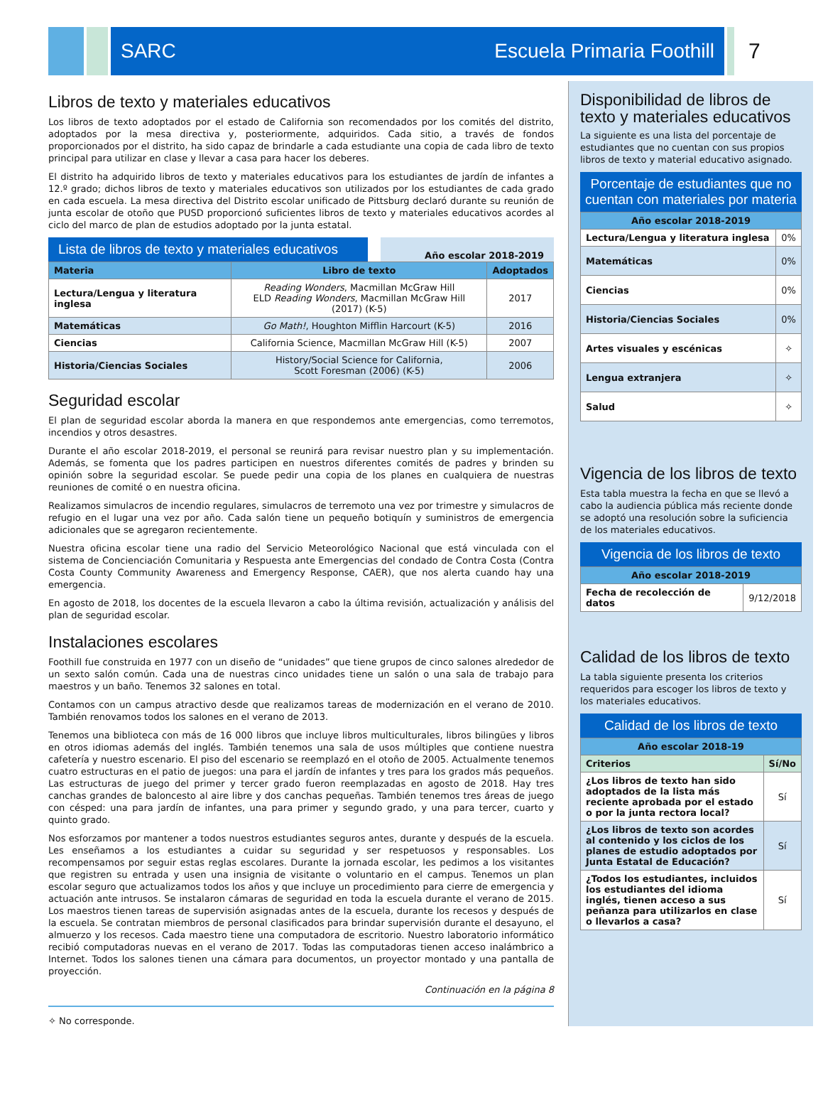SARC Escuela Primaria Foothill 7
Libros de texto y materiales educativos
Los libros de texto adoptados por el estado de California son recomendados por los comités del distrito, adoptados por la mesa directiva y, posteriormente, adquiridos. Cada sitio, a través de fondos proporcionados por el distrito, ha sido capaz de brindarle a cada estudiante una copia de cada libro de texto principal para utilizar en clase y llevar a casa para hacer los deberes.
El distrito ha adquirido libros de texto y materiales educativos para los estudiantes de jardín de infantes a 12.º grado; dichos libros de texto y materiales educativos son utilizados por los estudiantes de cada grado en cada escuela. La mesa directiva del Distrito escolar unificado de Pittsburg declaró durante su reunión de junta escolar de otoño que PUSD proporcionó suficientes libros de texto y materiales educativos acordes al ciclo del marco de plan de estudios adoptado por la junta estatal.
Lista de libros de texto y materiales educativos
Año escolar 2018-2019
| Materia | Libro de texto | Adoptados |
| --- | --- | --- |
| Lectura/Lengua y literatura inglesa | Reading Wonders , Macmillan McGraw Hill ELD Reading Wonders , Macmillan McGraw Hill (2017) (K-5) | 2017 |
| Matemáticas | Go Math! , Houghton Mifflin Harcourt (K-5) | 2016 |
| Ciencias | California Science, Macmillan McGraw Hill (K-5) | 2007 |
| Historia/Ciencias Sociales | History/Social Science for California, Scott Foresman (2006) (K-5) | 2006 |
Seguridad escolar
El plan de seguridad escolar aborda la manera en que respondemos ante emergencias, como terremotos, incendios y otros desastres.
Durante el año escolar 2018-2019, el personal se reunirá para revisar nuestro plan y su implementación. Además, se fomenta que los padres participen en nuestros diferentes comités de padres y brinden su opinión sobre la seguridad escolar. Se puede pedir una copia de los planes en cualquiera de nuestras reuniones de comité o en nuestra oficina.
Realizamos simulacros de incendio regulares, simulacros de terremoto una vez por trimestre y simulacros de refugio en el lugar una vez por año. Cada salón tiene un pequeño botiquín y suministros de emergencia adicionales que se agregaron recientemente.
Nuestra oficina escolar tiene una radio del Servicio Meteorológico Nacional que está vinculada con el sistema de Concienciación Comunitaria y Respuesta ante Emergencias del condado de Contra Costa (Contra Costa County Community Awareness and Emergency Response, CAER), que nos alerta cuando hay una emergencia.
En agosto de 2018, los docentes de la escuela llevaron a cabo la última revisión, actualización y análisis del plan de seguridad escolar.
Instalaciones escolares
Foothill fue construida en 1977 con un diseño de “unidades” que tiene grupos de cinco salones alrededor de un sexto salón común. Cada una de nuestras cinco unidades tiene un salón o una sala de trabajo para maestros y un baño. Tenemos 32 salones en total.
Contamos con un campus atractivo desde que realizamos tareas de modernización en el verano de 2010. También renovamos todos los salones en el verano de 2013.
Tenemos una biblioteca con más de 16 000 libros que incluye libros multiculturales, libros bilingües y libros en otros idiomas además del inglés. También tenemos una sala de usos múltiples que contiene nuestra cafetería y nuestro escenario. El piso del escenario se reemplazó en el otoño de 2005. Actualmente tenemos cuatro estructuras en el patio de juegos: una para el jardín de infantes y tres para los grados más pequeños. Las estructuras de juego del primer y tercer grado fueron reemplazadas en agosto de 2018. Hay tres canchas grandes de baloncesto al aire libre y dos canchas pequeñas. También tenemos tres áreas de juego con césped: una para jardín de infantes, una para primer y segundo grado, y una para tercer, cuarto y quinto grado.
Nos esforzamos por mantener a todos nuestros estudiantes seguros antes, durante y después de la escuela. Les enseñamos a los estudiantes a cuidar su seguridad y ser respetuosos y responsables. Los recompensamos por seguir estas reglas escolares. Durante la jornada escolar, les pedimos a los visitantes que registren su entrada y usen una insignia de visitante o voluntario en el campus. Tenemos un plan escolar seguro que actualizamos todos los años y que incluye un procedimiento para cierre de emergencia y actuación ante intrusos. Se instalaron cámaras de seguridad en toda la escuela durante el verano de 2015. Los maestros tienen tareas de supervisión asignadas antes de la escuela, durante los recesos y después de la escuela. Se contratan miembros de personal clasificados para brindar supervisión durante el desayuno, el almuerzo y los recesos. Cada maestro tiene una computadora de escritorio. Nuestro laboratorio informático recibió computadoras nuevas en el verano de 2017. Todas las computadoras tienen acceso inalámbrico a Internet. Todos los salones tienen una cámara para documentos, un proyector montado y una pantalla de proyección.
Continuación en la página 8
✧ No corresponde.
Disponibilidad de libros de texto y materiales educativos
La siguiente es una lista del porcentaje de estudiantes que no cuentan con sus propios libros de texto y material educativo asignado.
Porcentaje de estudiantes que no cuentan con materiales por materia
| Año escolar 2018-2019 | |
| --- | --- |
| Lectura/Lengua y literatura inglesa | 0% |
| Matemáticas | 0% |
| Ciencias | 0% |
| Historia/Ciencias Sociales | 0% |
| Artes visuales y escénicas | ✧ |
| Lengua extranjera | ✧ |
| Salud | ✧ |
Vigencia de los libros de texto
Esta tabla muestra la fecha en que se llevó a cabo la audiencia pública más reciente donde se adoptó una resolución sobre la suficiencia de los materiales educativos.
Vigencia de los libros de texto
| Año escolar 2018-2019 | |
| --- | --- |
| Fecha de recolección de datos | 9/12/2018 |
Calidad de los libros de texto
La tabla siguiente presenta los criterios requeridos para escoger los libros de texto y los materiales educativos.
Calidad de los libros de texto
| Año escolar 2018-19 | |
| --- | --- |
| Criterios | Sí/No |
| ¿Los libros de texto han sido adoptados de la lista más reciente aprobada por el estado o por la junta rectora local? | Sí |
| ¿Los libros de texto son acordes al contenido y los ciclos de los planes de estudio adoptados por Junta Estatal de Educación? | Sí |
| ¿Todos los estudiantes, incluidos los estudiantes del idioma inglés, tienen acceso a sus peñanza para utilizarlos en clase o llevarlos a casa? | Sí |